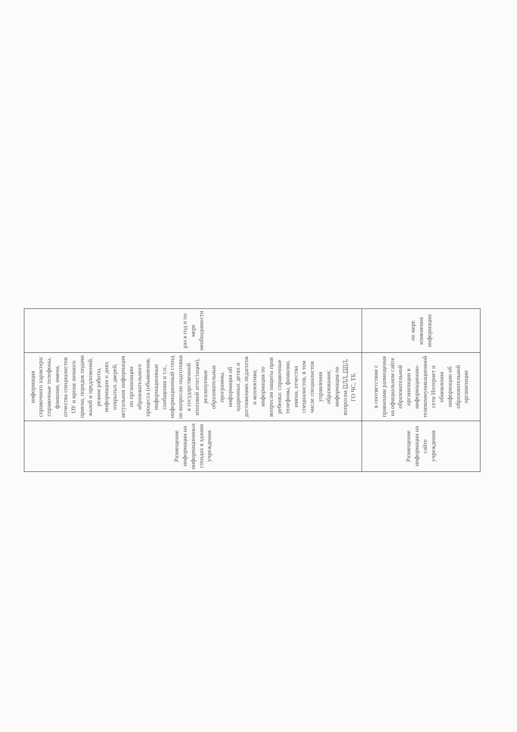| Размещение информации на информационных стендах в здании учреждения | информация справочного характера: справочные телефоны, фамилии, имена, отчества специалистов ОУ и время личного приема, порядок подачи жалоб и предложений, режим работы, информация о днях открытых дверей, актуальная информация по организации образовательного процесса (объявления, информационные сообщения и т.п., информационный стенд по вопросам подготовки к государственной итоговой аттестации), реализуемые образовательные программы, информация об одаренных детях и достижениях педагогов и коллектива; информация по вопросам защиты прав ребенка: справочные телефоны, фамилии, имена, отчества специалистов, в том числе специалистов управления образования; информация по вопросам ПДД, ППД , ГО ЧС, ТБ. | раз в год и по мере необходимости |
| Размещение информации на сайте учреждения | в соответствии с правилами размещения на официальном сайте образовательной организации в информационно-телекоммуникационной сети Интернет и обновления информации об образовательной организации | по мере изменения информации |